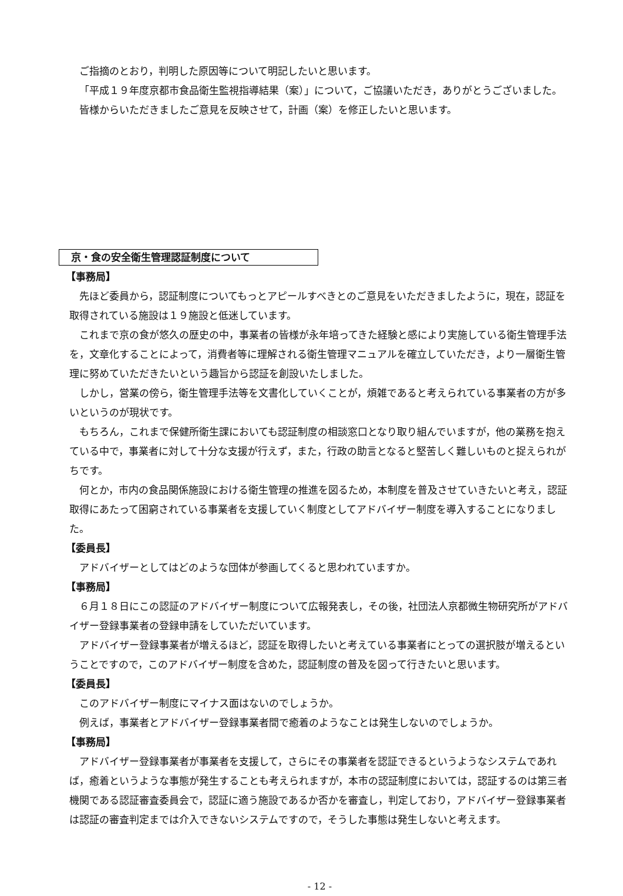ご指摘のとおり，判明した原因等について明記したいと思います。
「平成１９年度京都市食品衛生監視指導結果（案）」について，ご協議いただき，ありがとうございました。
皆様からいただきましたご意見を反映させて，計画（案）を修正したいと思います。
京・食の安全衛生管理認証制度について
【事務局】
先ほど委員から，認証制度についてもっとアピールすべきとのご意見をいただきましたように，現在，認証を取得されている施設は１９施設と低迷しています。
これまで京の食が悠久の歴史の中，事業者の皆様が永年培ってきた経験と感により実施している衛生管理手法を，文章化することによって，消費者等に理解される衛生管理マニュアルを確立していただき，より一層衛生管理に努めていただきたいという趣旨から認証を創設いたしました。
しかし，営業の傍ら，衛生管理手法等を文書化していくことが，煩雑であると考えられている事業者の方が多いというのが現状です。
もちろん，これまで保健所衛生課においても認証制度の相談窓口となり取り組んでいますが，他の業務を抱えている中で，事業者に対して十分な支援が行えず，また，行政の助言となると堅苦しく難しいものと捉えられがちです。
何とか，市内の食品関係施設における衛生管理の推進を図るため，本制度を普及させていきたいと考え，認証取得にあたって困窮されている事業者を支援していく制度としてアドバイザー制度を導入することになりました。
【委員長】
アドバイザーとしてはどのような団体が参画してくると思われていますか。
【事務局】
６月１８日にこの認証のアドバイザー制度について広報発表し，その後，社団法人京都微生物研究所がアドバイザー登録事業者の登録申請をしていただいています。
アドバイザー登録事業者が増えるほど，認証を取得したいと考えている事業者にとっての選択肢が増えるということですので，このアドバイザー制度を含めた，認証制度の普及を図って行きたいと思います。
【委員長】
このアドバイザー制度にマイナス面はないのでしょうか。
例えば，事業者とアドバイザー登録事業者間で癒着のようなことは発生しないのでしょうか。
【事務局】
アドバイザー登録事業者が事業者を支援して，さらにその事業者を認証できるというようなシステムであれば，癒着というような事態が発生することも考えられますが，本市の認証制度においては，認証するのは第三者機関である認証審査委員会で，認証に適う施設であるか否かを審査し，判定しており，アドバイザー登録事業者は認証の審査判定までは介入できないシステムですので，そうした事態は発生しないと考えます。
- 12 -